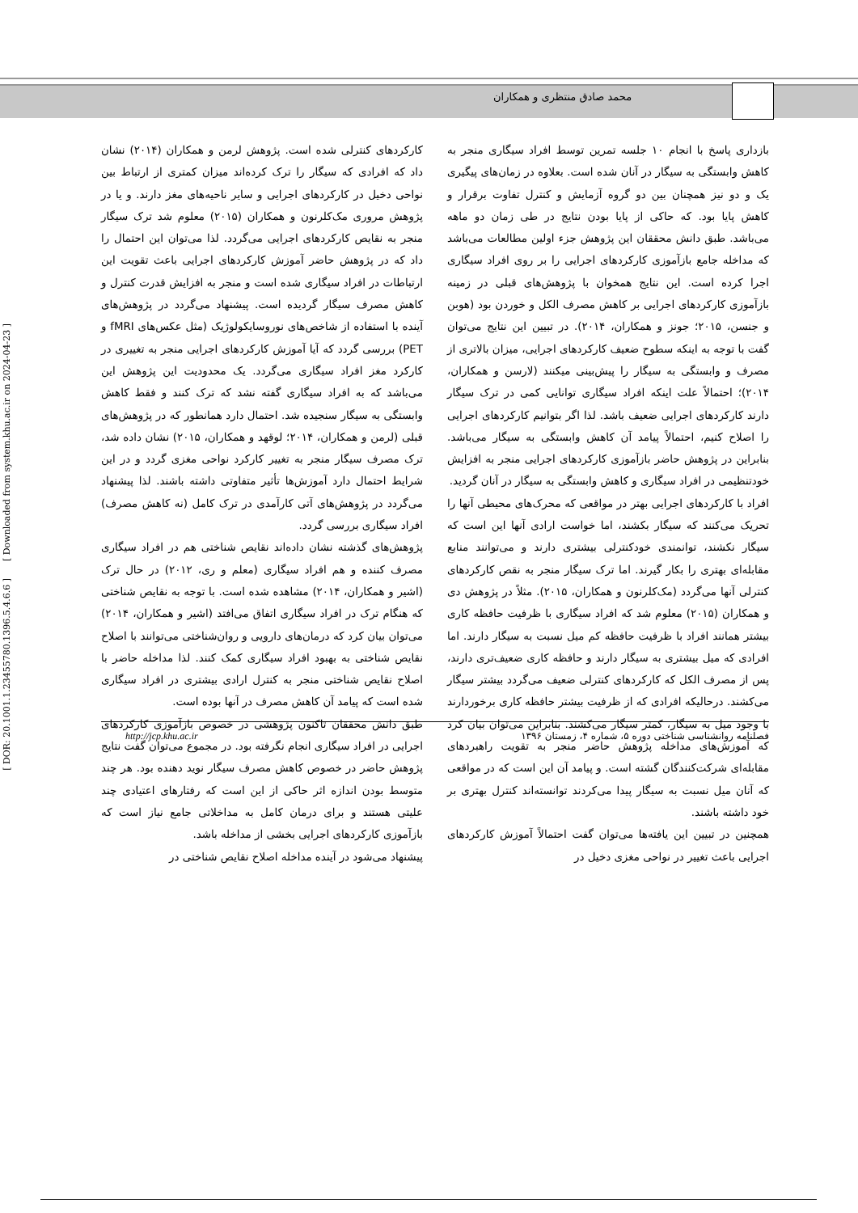محمد صادق منتظری و همکاران
بازداری پاسخ با انجام ۱۰ جلسه تمرین توسط افراد سیگاری منجر به کاهش وابستگی به سیگار در آنان شده است. بعلاوه در زمان‌های پیگیری یک و دو نیز همچنان بین دو گروه آزمایش و کنترل تفاوت برقرار و کاهش پایا بود. که حاکی از پایا بودن نتایج در طی زمان دو ماهه می‌باشد. طبق دانش محققان این پژوهش جزء اولین مطالعات می‌باشد که مداخله جامع بازآموزی کارکردهای اجرایی را بر روی افراد سیگاری اجرا کرده است. این نتایج همخوان با پژوهش‌های قبلی در زمینه بازآموزی کارکردهای اجرایی بر کاهش مصرف الکل و خوردن بود (هوبن و جنسن، ۲۰۱۵؛ جونز و همکاران، ۲۰۱۴). در تبیین این نتایج می‌توان گفت با توجه به اینکه سطوح ضعیف کارکردهای اجرایی، میزان بالاتری از مصرف و وابستگی به سیگار را پیش‌بینی میکنند (لارسن و همکاران، ۲۰۱۴)؛ احتمالاً علت اینکه افراد سیگاری توانایی کمی در ترک سیگار دارند کارکردهای اجرایی ضعیف باشد. لذا اگر بتوانیم کارکردهای اجرایی را اصلاح کنیم، احتمالاً پیامد آن کاهش وابستگی به سیگار می‌باشد. بنابراین در پژوهش حاضر بازآموزی کارکردهای اجرایی منجر به افزایش خودتنظیمی در افراد سیگاری و کاهش وابستگی به سیگار در آنان گردید.
افراد با کارکردهای اجرایی بهتر در مواقعی که محرک‌های محیطی آنها را تحریک می‌کنند که سیگار بکشند، اما خواست ارادی آنها این است که سیگار نکشند، توانمندی خودکنترلی بیشتری دارند و می‌توانند منابع مقابله‌ای بهتری را بکار گیرند. اما ترک سیگار منجر به نقص کارکردهای کنترلی آنها می‌گردد (مک‌کلرنون و همکاران، ۲۰۱۵). مثلاً در پژوهش دی و همکاران (۲۰۱۵) معلوم شد که افراد سیگاری با ظرفیت حافظه کاری بیشتر همانند افراد با ظرفیت حافظه کم میل نسبت به سیگار دارند. اما افرادی که میل بیشتری به سیگار دارند و حافظه کاری ضعیف‌تری دارند، پس از مصرف الکل که کارکردهای کنترلی ضعیف می‌گردد بیشتر سیگار می‌کشند. درحالیکه افرادی که از ظرفیت بیشتر حافظه کاری برخوردارند با وجود میل به سیگار، کمتر سیگار می‌کشند. بنابراین می‌توان بیان کرد که آموزش‌های مداخله پژوهش حاضر منجر به تقویت راهبردهای مقابله‌ای شرکت‌کنندگان گشته است. و پیامد آن این است که در مواقعی که آنان میل نسبت به سیگار پیدا می‌کردند توانسته‌اند کنترل بهتری بر خود داشته باشند.
همچنین در تبیین این یافته‌ها می‌توان گفت احتمالاً آموزش کارکردهای اجرایی باعث تغییر در نواحی مغزی دخیل در
کارکردهای کنترلی شده است. پژوهش لرمن و همکاران (۲۰۱۴) نشان داد که افرادی که سیگار را ترک کرده‌اند میزان کمتری از ارتباط بین نواحی دخیل در کارکردهای اجرایی و سایر ناحیه‌های مغز دارند. و یا در پژوهش مروری مک‌کلرنون و همکاران (۲۰۱۵) معلوم شد ترک سیگار منجر به نقایص کارکردهای اجرایی می‌گردد. لذا می‌توان این احتمال را داد که در پژوهش حاضر آموزش کارکردهای اجرایی باعث تقویت این ارتباطات در افراد سیگاری شده است و منجر به افزایش قدرت کنترل و کاهش مصرف سیگار گردیده است. پیشنهاد می‌گردد در پژوهش‌های آینده با استفاده از شاخص‌های نوروسایکولوژیک (مثل عکس‌های fMRI و PET) بررسی گردد که آیا آموزش کارکردهای اجرایی منجر به تغییری در کارکرد مغز افراد سیگاری می‌گردد. یک محدودیت این پژوهش این می‌باشد که به افراد سیگاری گفته نشد که ترک کنند و فقط کاهش وابستگی به سیگار سنجیده شد. احتمال دارد همانطور که در پژوهش‌های قبلی (لرمن و همکاران، ۲۰۱۴؛ لوقهد و همکاران، ۲۰۱۵) نشان داده شد، ترک مصرف سیگار منجر به تغییر کارکرد نواحی مغزی گردد و در این شرایط احتمال دارد آموزش‌ها تأثیر متفاوتی داشته باشند. لذا پیشنهاد می‌گردد در پژوهش‌های آتی کارآمدی در ترک کامل (نه کاهش مصرف) افراد سیگاری بررسی گردد.
پژوهش‌های گذشته نشان داده‌اند نقایص شناختی هم در افراد سیگاری مصرف کننده و هم افراد سیگاری (معلم و ری، ۲۰۱۲) در حال ترک (اشیر و همکاران، ۲۰۱۴) مشاهده شده است. با توجه به نقایص شناختی که هنگام ترک در افراد سیگاری اتفاق می‌افتد (اشیر و همکاران، ۲۰۱۴) می‌توان بیان کرد که درمان‌های دارویی و روان‌شناختی می‌توانند با اصلاح نقایص شناختی به بهبود افراد سیگاری کمک کنند. لذا مداخله حاضر با اصلاح نقایص شناختی منجر به کنترل ارادی بیشتری در افراد سیگاری شده است که پیامد آن کاهش مصرف در آنها بوده است.
طبق دانش محققان تاکنون پژوهشی در خصوص بازآموزی کارکردهای اجرایی در افراد سیگاری انجام نگرفته بود. در مجموع می‌توان گفت نتایج پژوهش حاضر در خصوص کاهش مصرف سیگار نوید دهنده بود. هر چند متوسط بودن اندازه اثر حاکی از این است که رفتارهای اعتیادی چند علیتی هستند و برای درمان کامل به مداخلاتی جامع نیاز است که بازآموزی کارکردهای اجرایی بخشی از مداخله باشد.
پیشنهاد می‌شود در آینده مداخله اصلاح نقایص شناختی در
http://jcp.khu.ac.ir فصلنامه روانشناسی شناختی دوره ۵، شماره ۴، زمستان ۱۳۹۶
[ DOR: 20.1001.1.23455780.1396.5.4.6.6 ] [ Downloaded from system.khu.ac.ir on 2024-04-23 ]